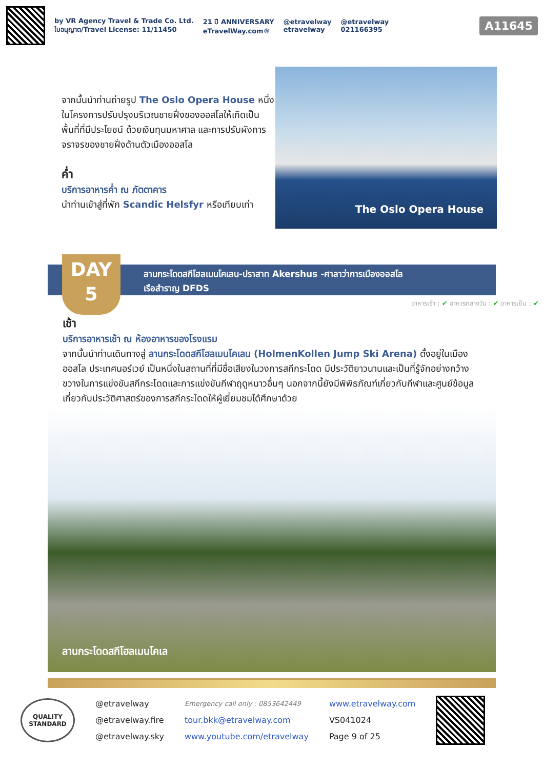by VR Agency Travel & Trade Co. Ltd.
ใบอนุญาต/Travel License: 11/11450
21 ปี ANNIVERSARY
eTravelWay.com®
@etravelway
etravelway
@etravelway
021166395
A11645
จากนั้นนำท่านถ่ายรูป The Oslo Opera House หนึ่งในโครงการปรับปรุงบริเวณชายฝั่งของออสโลให้เกิดเป็นพื้นที่ที่มีประโยชน์ ด้วยเงินทุนมหาศาล และการปรับผังการจราจรของชายฝั่งด้านตัวเมืองออสโล
ค่ำ
บริการอาหารค่ำ ณ ภัตตาคาร
นำท่านเข้าสู่ที่พัก Scandic Helsfyr หรือเทียบเท่า
The Oslo Opera House
ลานกระโดดสกีโฮลเมนโคเลน-ปราสาท Akershus -ศาลาว่าการเมืองออสโล
เรือสำราญ DFDS
DAY
5
อาหารเช้า : ✔ อาหารกลางวัน : ✔ อาหารเย็น : ✔
เช้า
บริการอาหารเช้า ณ ห้องอาหารของโรงแรม
จากนั้นนำท่านเดินทางสู่ ลานกระโดดสกีโฮลเมนโคเลน (HolmenKollen Jump Ski Arena) ตั้งอยู่ในเมืองออสโล ประเทศนอร์เวย์ เป็นหนึ่งในสถานที่ที่มีชื่อเสียงในวงการสกีกระโดด มีประวัติยาวนานและเป็นที่รู้จักอย่างกว้างขวางในการแข่งขันสกีกระโดดและการแข่งขันกีฬาฤดูหนาวอื่นๆ นอกจากนี้ยังมีพิพิธภัณฑ์เกี่ยวกับกีฬาและศูนย์ข้อมูลเกี่ยวกับประวัติศาสตร์ของการสกีกระโดดให้ผู้เยี่ยมชมได้ศึกษาด้วย
ลานกระโดดสกีโฮลเมนโคเล
QUALITY
STANDARD
@etravelway
@etravelway.fire
@etravelway.sky
Emergency call only : 0853642449
tour.bkk@etravelway.com
www.youtube.com/etravelway
www.etravelway.com
VS041024
Page 9 of 25